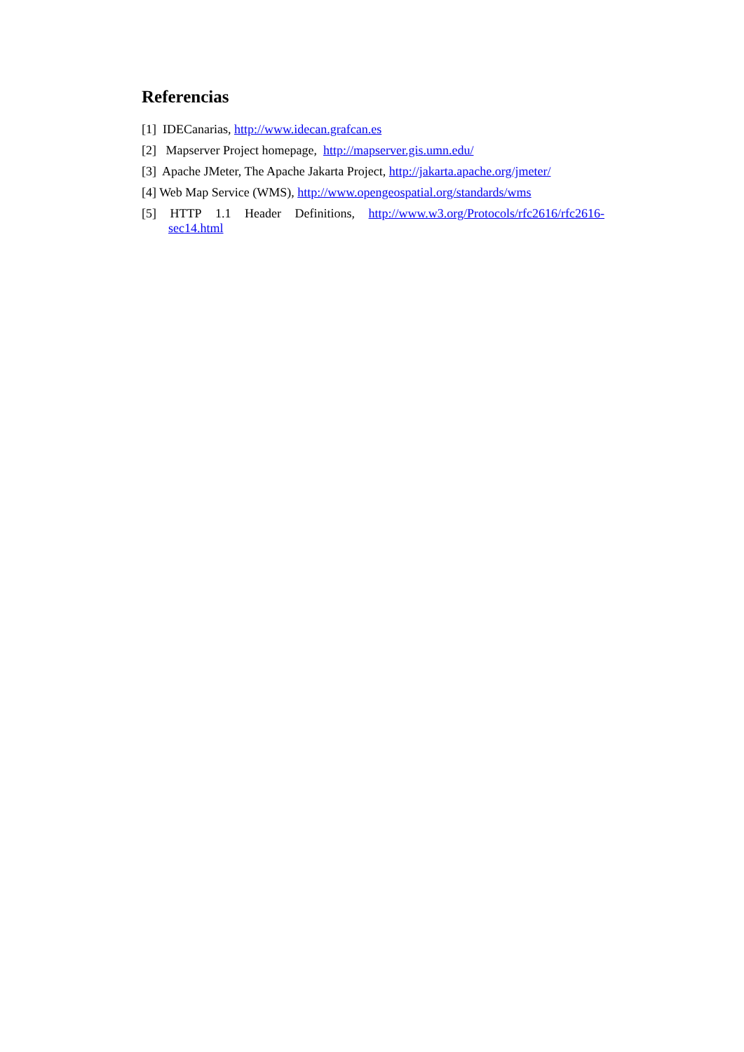Referencias
[1] IDECanarias, http://www.idecan.grafcan.es
[2] Mapserver Project homepage, http://mapserver.gis.umn.edu/
[3] Apache JMeter, The Apache Jakarta Project, http://jakarta.apache.org/jmeter/
[4] Web Map Service (WMS), http://www.opengeospatial.org/standards/wms
[5] HTTP 1.1 Header Definitions, http://www.w3.org/Protocols/rfc2616/rfc2616-sec14.html